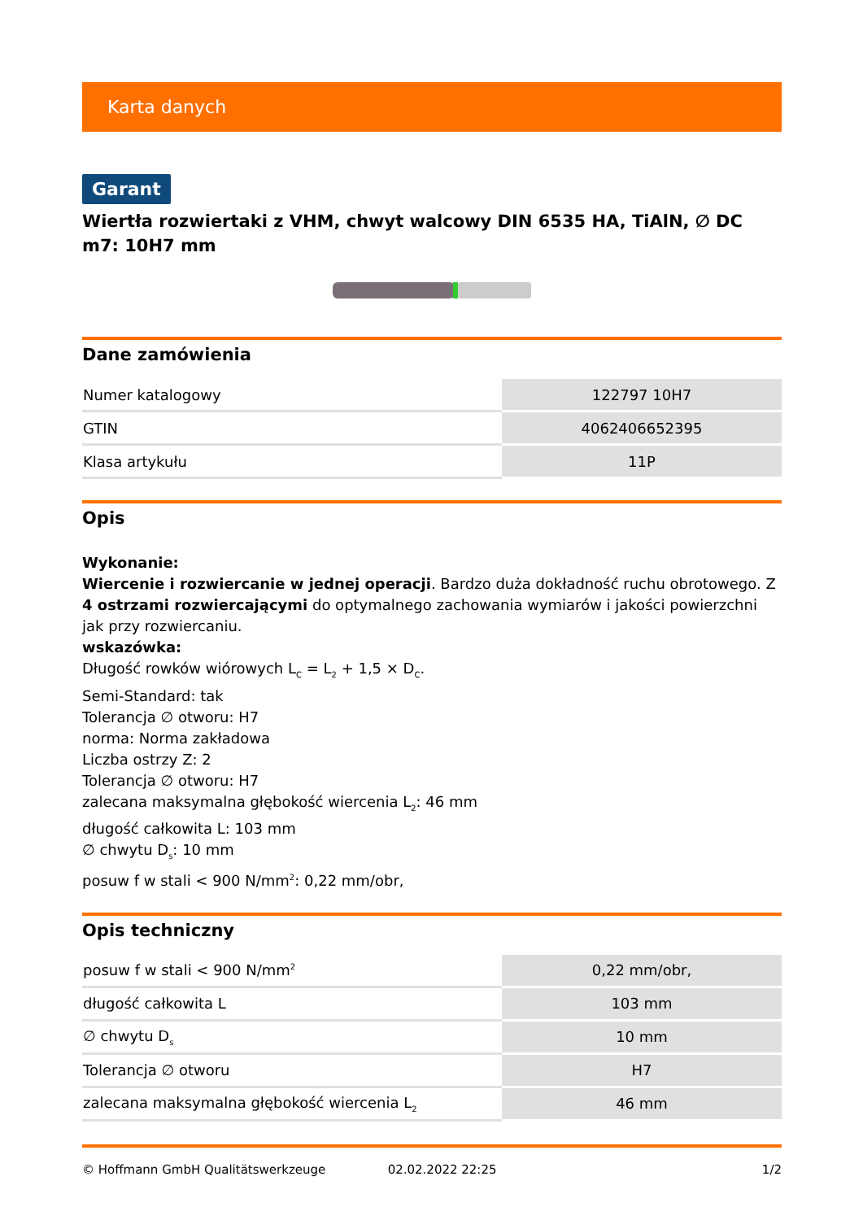Karta danych
Garant
Wiertła rozwiertaki z VHM, chwyt walcowy DIN 6535 HA, TiAlN, ∅ DC m7: 10H7 mm
Dane zamówienia
| Numer katalogowy | 122797 10H7 |
| GTIN | 4062406652395 |
| Klasa artykułu | 11P |
Opis
Wykonanie:
Wiercenie i rozwiercanie w jednej operacji. Bardzo duża dokładność ruchu obrotowego. Z 4 ostrzami rozwiercającymi do optymalnego zachowania wymiarów i jakości powierzchni jak przy rozwiercaniu.
wskazówka:
Długość rowków wiórowych L<sub>C</sub> = L<sub>2</sub> + 1,5 × D<sub>C</sub>.
Semi-Standard: tak
Tolerancja ∅ otworu: H7
norma: Norma zakładowa
Liczba ostrzy Z: 2
Tolerancja ∅ otworu: H7
zalecana maksymalna głębokość wiercenia L<sub>2</sub>: 46 mm
długość całkowita L: 103 mm
∅ chwytu D<sub>s</sub>: 10 mm
posuw f w stali < 900 N/mm<sup>2</sup>: 0,22 mm/obr,
Opis techniczny
| posuw f w stali < 900 N/mm<sup>2</sup> | 0,22 mm/obr, |
| długość całkowita L | 103 mm |
| ∅ chwytu D<sub>s</sub> | 10 mm |
| Tolerancja ∅ otworu | H7 |
| zalecana maksymalna głębokość wiercenia L<sub>2</sub> | 46 mm |
© Hoffmann GmbH Qualitätswerkzeuge 02.02.2022 22:25 1/2